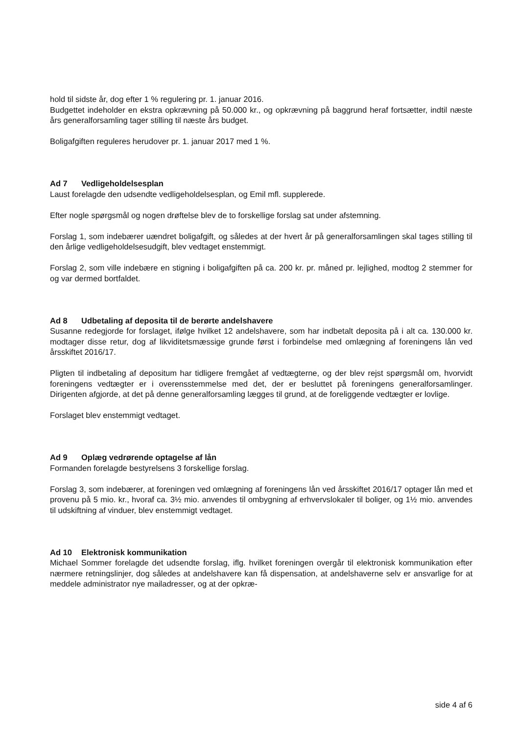hold til sidste år, dog efter 1 % regulering pr. 1. januar 2016.
Budgettet indeholder en ekstra opkrævning på 50.000 kr., og opkrævning på baggrund heraf fortsætter, indtil næste års generalforsamling tager stilling til næste års budget.
Boligafgiften reguleres herudover pr. 1. januar 2017 med 1 %.
Ad 7 Vedligeholdelsesplan
Laust forelagde den udsendte vedligeholdelsesplan, og Emil mfl. supplerede.
Efter nogle spørgsmål og nogen drøftelse blev de to forskellige forslag sat under afstemning.
Forslag 1, som indebærer uændret boligafgift, og således at der hvert år på generalforsamlingen skal tages stilling til den årlige vedligeholdelsesudgift, blev vedtaget enstemmigt.
Forslag 2, som ville indebære en stigning i boligafgiften på ca. 200 kr. pr. måned pr. lejlighed, modtog 2 stemmer for og var dermed bortfaldet.
Ad 8 Udbetaling af deposita til de berørte andelshavere
Susanne redegjorde for forslaget, ifølge hvilket 12 andelshavere, som har indbetalt deposita på i alt ca. 130.000 kr. modtager disse retur, dog af likviditetsmæssige grunde først i forbindelse med omlægning af foreningens lån ved årsskiftet 2016/17.
Pligten til indbetaling af depositum har tidligere fremgået af vedtægterne, og der blev rejst spørgsmål om, hvorvidt foreningens vedtægter er i overensstemmelse med det, der er besluttet på foreningens generalforsamlinger. Dirigenten afgjorde, at det på denne generalforsamling lægges til grund, at de foreliggende vedtægter er lovlige.
Forslaget blev enstemmigt vedtaget.
Ad 9 Oplæg vedrørende optagelse af lån
Formanden forelagde bestyrelsens 3 forskellige forslag.
Forslag 3, som indebærer, at foreningen ved omlægning af foreningens lån ved årsskiftet 2016/17 optager lån med et provenu på 5 mio. kr., hvoraf ca. 3½ mio. anvendes til ombygning af erhvervslokaler til boliger, og 1½ mio. anvendes til udskiftning af vinduer, blev enstemmigt vedtaget.
Ad 10 Elektronisk kommunikation
Michael Sommer forelagde det udsendte forslag, iflg. hvilket foreningen overgår til elektronisk kommunikation efter nærmere retningslinjer, dog således at andelshavere kan få dispensation, at andelshaverne selv er ansvarlige for at meddele administrator nye mailadresser, og at der opkræ-
side 4 af 6